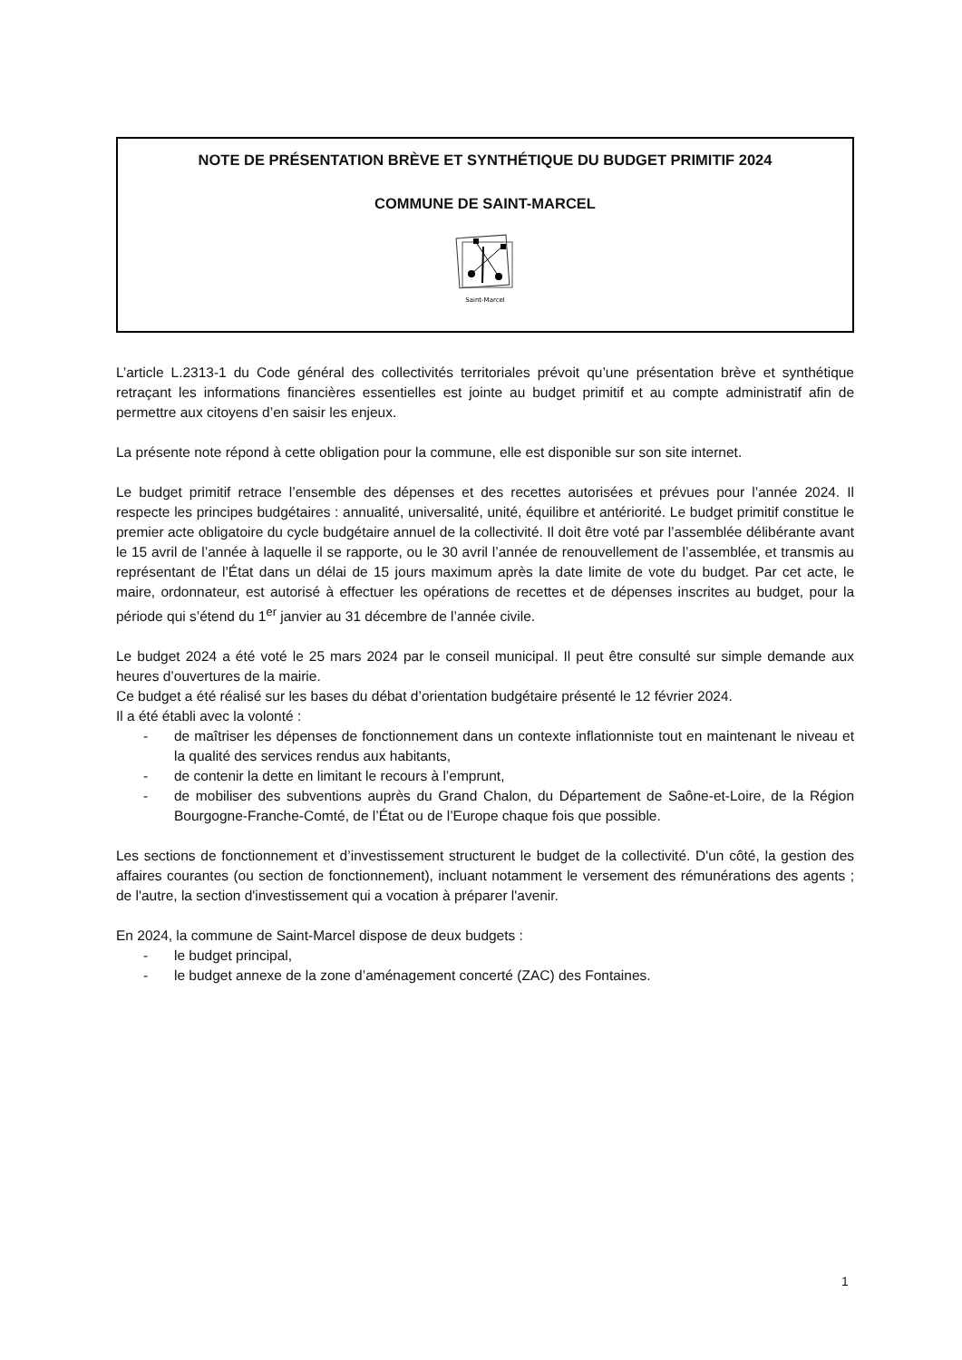NOTE DE PRÉSENTATION BRÈVE ET SYNTHÉTIQUE DU BUDGET PRIMITIF 2024
COMMUNE DE SAINT-MARCEL
Saint-Marcel
L’article L.2313-1 du Code général des collectivités territoriales prévoit qu’une présentation brève et synthétique retraçant les informations financières essentielles est jointe au budget primitif et au compte administratif afin de permettre aux citoyens d’en saisir les enjeux.
La présente note répond à cette obligation pour la commune, elle est disponible sur son site internet.
Le budget primitif retrace l’ensemble des dépenses et des recettes autorisées et prévues pour l’année 2024. Il respecte les principes budgétaires : annualité, universalité, unité, équilibre et antériorité. Le budget primitif constitue le premier acte obligatoire du cycle budgétaire annuel de la collectivité. Il doit être voté par l’assemblée délibérante avant le 15 avril de l’année à laquelle il se rapporte, ou le 30 avril l’année de renouvellement de l’assemblée, et transmis au représentant de l’État dans un délai de 15 jours maximum après la date limite de vote du budget. Par cet acte, le maire, ordonnateur, est autorisé à effectuer les opérations de recettes et de dépenses inscrites au budget, pour la période qui s’étend du 1<sup>er</sup> janvier au 31 décembre de l’année civile.
Le budget 2024 a été voté le 25 mars 2024 par le conseil municipal. Il peut être consulté sur simple demande aux heures d’ouvertures de la mairie.
Ce budget a été réalisé sur les bases du débat d’orientation budgétaire présenté le 12 février 2024.
Il a été établi avec la volonté :
- de maîtriser les dépenses de fonctionnement dans un contexte inflationniste tout en maintenant le niveau et la qualité des services rendus aux habitants,
- de contenir la dette en limitant le recours à l’emprunt,
- de mobiliser des subventions auprès du Grand Chalon, du Département de Saône-et-Loire, de la Région Bourgogne-Franche-Comté, de l’État ou de l’Europe chaque fois que possible.
Les sections de fonctionnement et d’investissement structurent le budget de la collectivité. D'un côté, la gestion des affaires courantes (ou section de fonctionnement), incluant notamment le versement des rémunérations des agents ; de l'autre, la section d'investissement qui a vocation à préparer l'avenir.
En 2024, la commune de Saint-Marcel dispose de deux budgets :
- le budget principal,
- le budget annexe de la zone d’aménagement concerté (ZAC) des Fontaines.
1